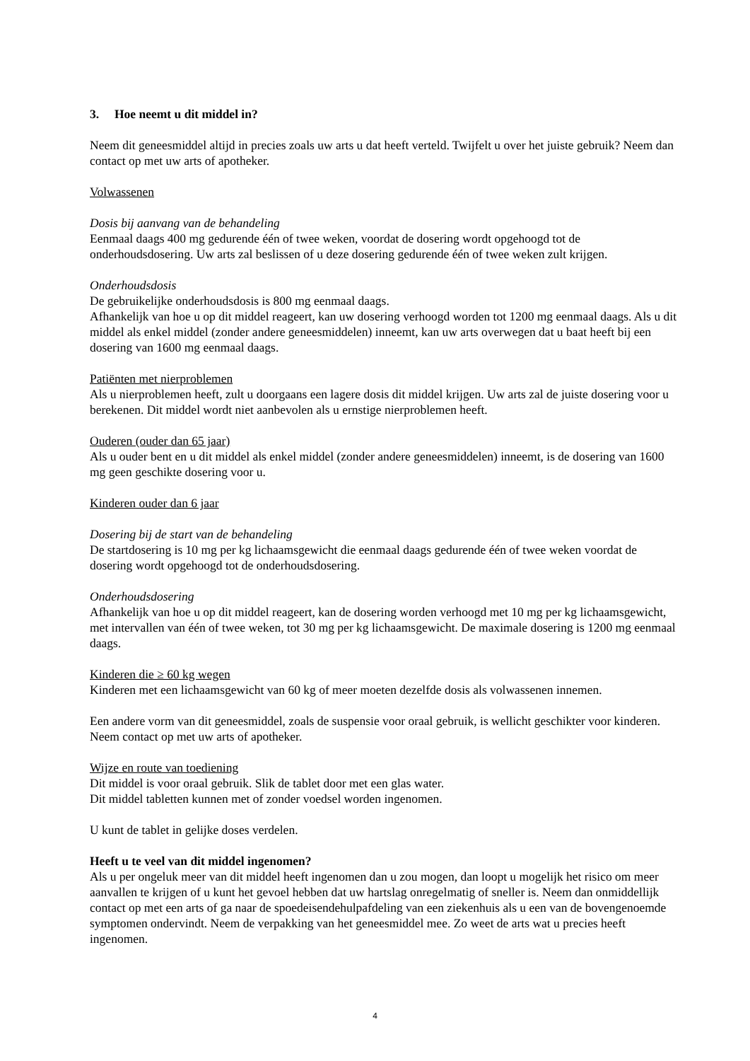3. Hoe neemt u dit middel in?
Neem dit geneesmiddel altijd in precies zoals uw arts u dat heeft verteld. Twijfelt u over het juiste gebruik? Neem dan contact op met uw arts of apotheker.
Volwassenen
Dosis bij aanvang van de behandeling
Eenmaal daags 400 mg gedurende één of twee weken, voordat de dosering wordt opgehoogd tot de onderhoudsdosering. Uw arts zal beslissen of u deze dosering gedurende één of twee weken zult krijgen.
Onderhoudsdosis
De gebruikelijke onderhoudsdosis is 800 mg eenmaal daags.
Afhankelijk van hoe u op dit middel reageert, kan uw dosering verhoogd worden tot 1200 mg eenmaal daags. Als u dit middel als enkel middel (zonder andere geneesmiddelen) inneemt, kan uw arts overwegen dat u baat heeft bij een dosering van 1600 mg eenmaal daags.
Patiënten met nierproblemen
Als u nierproblemen heeft, zult u doorgaans een lagere dosis dit middel krijgen. Uw arts zal de juiste dosering voor u berekenen. Dit middel wordt niet aanbevolen als u ernstige nierproblemen heeft.
Ouderen (ouder dan 65 jaar)
Als u ouder bent en u dit middel als enkel middel (zonder andere geneesmiddelen) inneemt, is de dosering van 1600 mg geen geschikte dosering voor u.
Kinderen ouder dan 6 jaar
Dosering bij de start van de behandeling
De startdosering is 10 mg per kg lichaamsgewicht die eenmaal daags gedurende één of twee weken voordat de dosering wordt opgehoogd tot de onderhoudsdosering.
Onderhoudsdosering
Afhankelijk van hoe u op dit middel reageert, kan de dosering worden verhoogd met 10 mg per kg lichaamsgewicht, met intervallen van één of twee weken, tot 30 mg per kg lichaamsgewicht. De maximale dosering is 1200 mg eenmaal daags.
Kinderen die ≥ 60 kg wegen
Kinderen met een lichaamsgewicht van 60 kg of meer moeten dezelfde dosis als volwassenen innemen.
Een andere vorm van dit geneesmiddel, zoals de suspensie voor oraal gebruik, is wellicht geschikter voor kinderen. Neem contact op met uw arts of apotheker.
Wijze en route van toediening
Dit middel is voor oraal gebruik. Slik de tablet door met een glas water.
Dit middel tabletten kunnen met of zonder voedsel worden ingenomen.
U kunt de tablet in gelijke doses verdelen.
Heeft u te veel van dit middel ingenomen?
Als u per ongeluk meer van dit middel heeft ingenomen dan u zou mogen, dan loopt u mogelijk het risico om meer aanvallen te krijgen of u kunt het gevoel hebben dat uw hartslag onregelmatig of sneller is. Neem dan onmiddellijk contact op met een arts of ga naar de spoedeisendehulpafdeling van een ziekenhuis als u een van de bovengenoemde symptomen ondervindt. Neem de verpakking van het geneesmiddel mee. Zo weet de arts wat u precies heeft ingenomen.
4